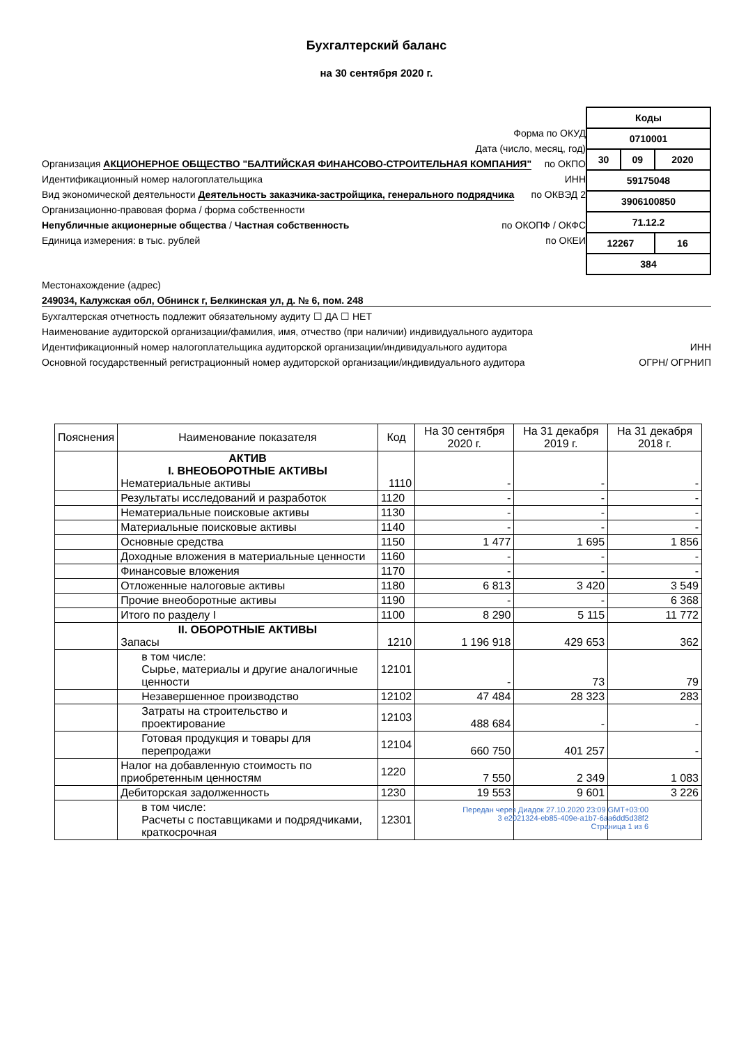Бухгалтерский баланс
на 30 сентября 2020 г.
Форма по ОКУД
Дата (число, месяц, год)
Организация АКЦИОНЕРНОЕ ОБЩЕСТВО "БАЛТИЙСКАЯ ФИНАНСОВО-СТРОИТЕЛЬНАЯ КОМПАНИЯ" по ОКПО
Идентификационный номер налогоплательщика ИНН
Вид экономической деятельности Деятельность заказчика-застройщика, генерального подрядчика по ОКВЭД 2
Организационно-правовая форма / форма собственности
Непубличные акционерные общества / Частная собственность по ОКОПФ / ОКФС
Единица измерения: в тыс. рублей по ОКЕИ
| Коды | | |
| 0710001 | | |
| 30 | 09 | 2020 |
| 59175048 | | |
| 3906100850 | | |
| 71.12.2 | | |
| 12267 | | 16 |
| 384 | | |
Местонахождение (адрес)
249034, Калужская обл, Обнинск г, Белкинская ул, д. № 6, пом. 248
Бухгалтерская отчетность подлежит обязательному аудиту ☐ ДА ☐ НЕТ
Наименование аудиторской организации/фамилия, имя, отчество (при наличии) индивидуального аудитора
Идентификационный номер налогоплательщика аудиторской организации/индивидуального аудитора ИНН
Основной государственный регистрационный номер аудиторской организации/индивидуального аудитора ОГРН/ ОГРНИП
| Пояснения | Наименование показателя | Код | На 30 сентября 2020 г. | На 31 декабря 2019 г. | На 31 декабря 2018 г. |
| --- | --- | --- | --- | --- | --- |
| | АКТИВ I. ВНЕОБОРОТНЫЕ АКТИВЫ Нематериальные активы | 1110 | - | - | - |
| | Результаты исследований и разработок | 1120 | - | - | - |
| | Нематериальные поисковые активы | 1130 | - | - | - |
| | Материальные поисковые активы | 1140 | - | - | - |
| | Основные средства | 1150 | 1 477 | 1 695 | 1 856 |
| | Доходные вложения в материальные ценности | 1160 | - | - | - |
| | Финансовые вложения | 1170 | - | - | - |
| | Отложенные налоговые активы | 1180 | 6 813 | 3 420 | 3 549 |
| | Прочие внеоборотные активы | 1190 | - | - | 6 368 |
| | Итого по разделу I | 1100 | 8 290 | 5 115 | 11 772 |
| | II. ОБОРОТНЫЕ АКТИВЫ Запасы | 1210 | 1 196 918 | 429 653 | 362 |
| | в том числе: Сырье, материалы и другие аналогичные ценности | 12101 | - | 73 | 79 |
| | Незавершенное производство | 12102 | 47 484 | 28 323 | 283 |
| | Затраты на строительство и проектирование | 12103 | 488 684 | - | - |
| | Готовая продукция и товары для перепродажи | 12104 | 660 750 | 401 257 | - |
| | Налог на добавленную стоимость по приобретенным ценностям | 1220 | 7 550 | 2 349 | 1 083 |
| | Дебиторская задолженность | 1230 | 19 553 | 9 601 | 3 226 |
| | в том числе: Расчеты с поставщиками и подрядчиками, краткосрочная | 12301 | | | |
Передан через Диадок 27.10.2020 23:09 GMT+03:00
3 e2021324-eb85-409e-a1b7-6aa6dd5d38f2
Страница 1 из 6